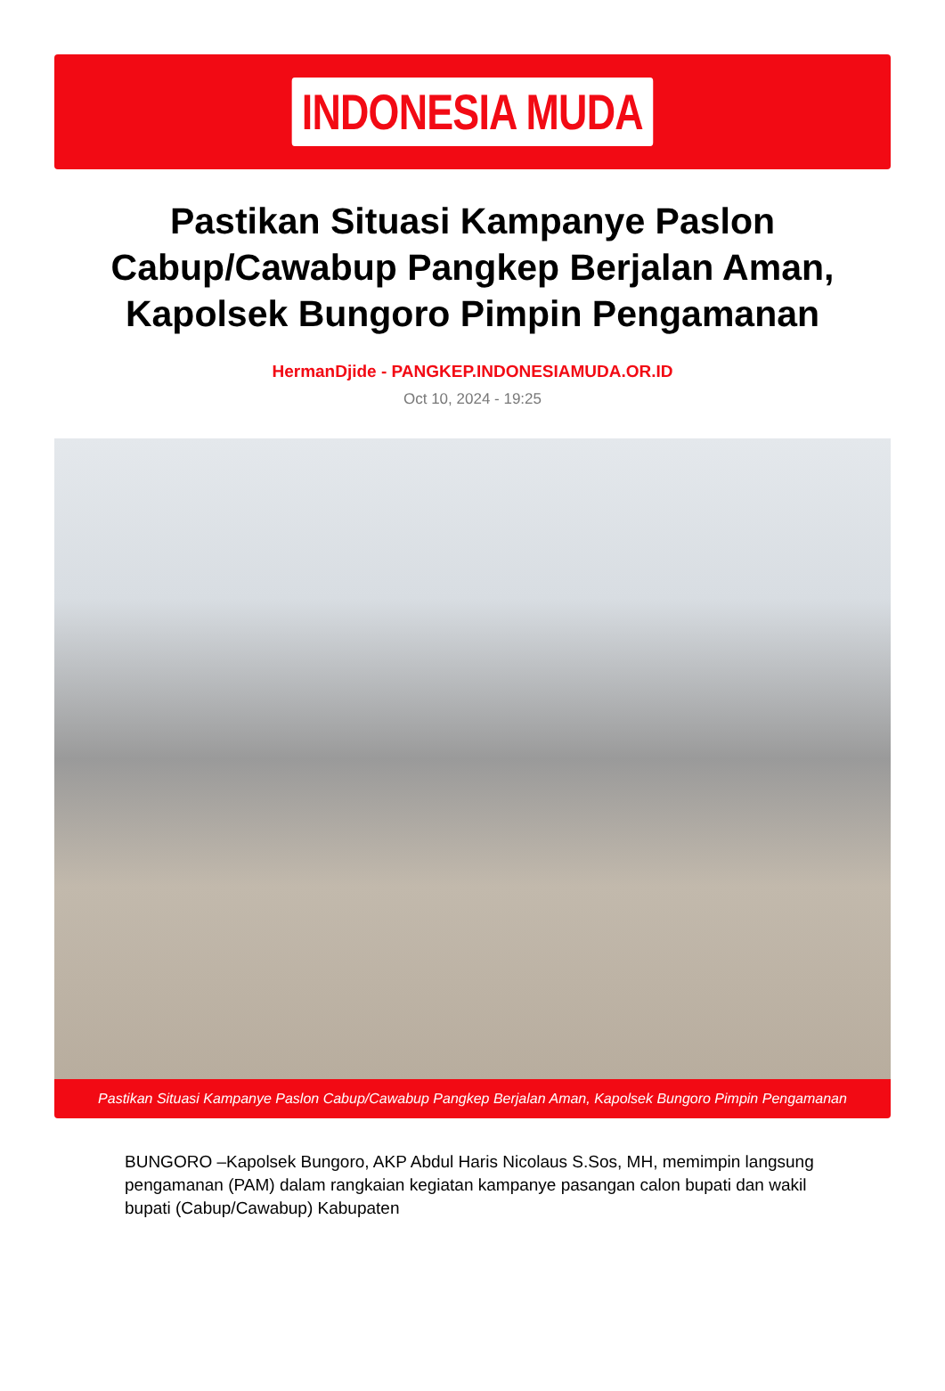INDONESIA MUDA
Pastikan Situasi Kampanye Paslon Cabup/Cawabup Pangkep Berjalan Aman, Kapolsek Bungoro Pimpin Pengamanan
HermanDjide - PANGKEP.INDONESIAMUDA.OR.ID
Oct 10, 2024 - 19:25
Pastikan Situasi Kampanye Paslon Cabup/Cawabup Pangkep Berjalan Aman, Kapolsek Bungoro Pimpin Pengamanan
BUNGORO –Kapolsek Bungoro, AKP Abdul Haris Nicolaus S.Sos, MH, memimpin langsung pengamanan (PAM) dalam rangkaian kegiatan kampanye pasangan calon bupati dan wakil bupati (Cabup/Cawabup) Kabupaten